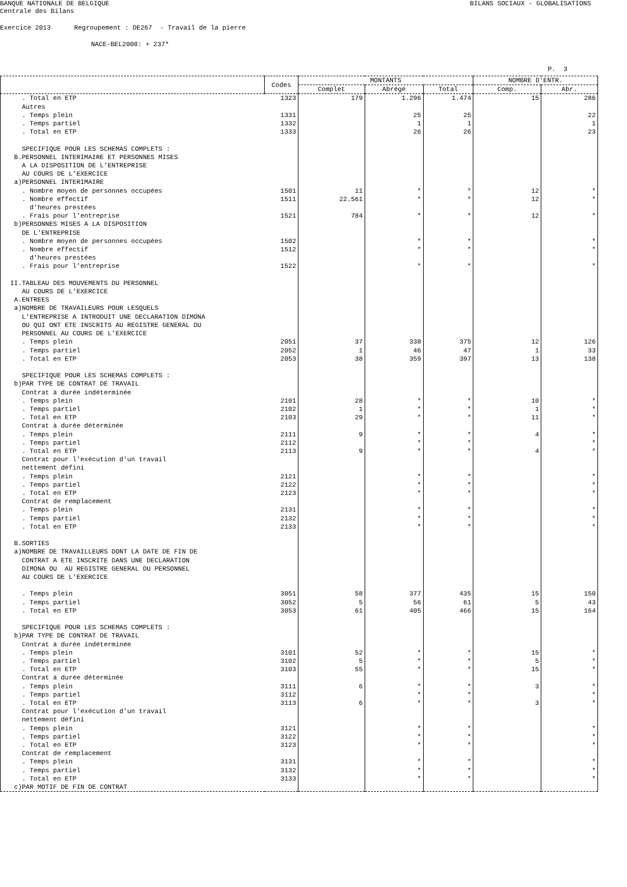BANQUE NATIONALE DE BELGIQUE BILANS SOCIAUX - GLOBALISATIONS
Centrale des Bilans
Exercice 2013 Regroupement : DE267 - Travail de la pierre
NACE-BEL2008: + 237*
P. 3
| | Codes | MONTANTS | | | NOMBRE D'ENTR. | |
| --- | --- | --- | --- | --- | --- | --- |
| | | Complet | Abrégé | Total | Comp. | Abr. |
| . Total en ETP | 1323 | 179 | 1.296 | 1.474 | 15 | 286 |
| Autres | | | | | | |
| . Temps plein | 1331 | | 25 | 25 | | 22 |
| . Temps partiel | 1332 | | 1 | 1 | | 1 |
| . Total en ETP | 1333 | | 26 | 26 | | 23 |
| SPECIFIQUE POUR LES SCHEMAS COMPLETS : | | | | | | |
| B.PERSONNEL INTERIMAIRE ET PERSONNES MISES | | | | | | |
| A LA DISPOSITION DE L’ENTREPRISE | | | | | | |
| AU COURS DE L'EXERCICE | | | | | | |
| a)PERSONNEL INTERIMAIRE | | | | | | |
| . Nombre moyen de personnes occupées | 1501 | 11 | * | * | 12 | * |
| . Nombre effectif | 1511 | 22.561 | * | * | 12 | * |
| d'heures prestées | | | | | | |
| . Frais pour l'entreprise | 1521 | 784 | * | * | 12 | * |
| b)PERSONNES MISES A LA DISPOSITION | | | | | | |
| DE L'ENTREPRISE | | | | | | |
| . Nombre moyen de personnes occupées | 1502 | | * | * | | * |
| . Nombre effectif | 1512 | | * | * | | * |
| d'heures prestées | | | | | | |
| . Frais pour l'entreprise | 1522 | | * | * | | * |
| II.TABLEAU DES MOUVEMENTS DU PERSONNEL | | | | | | |
| AU COURS DE L'EXERCICE | | | | | | |
| A.ENTREES | | | | | | |
| a)NOMBRE DE TRAVAILEURS POUR LESQUELS | | | | | | |
| L'ENTREPRISE A INTRODUIT UNE DECLARATION DIMONA | | | | | | |
| OU QUI ONT ETE INSCRITS AU REGISTRE GENERAL DU | | | | | | |
| PERSONNEL AU COURS DE L'EXERCICE | | | | | | |
| . Temps plein | 2051 | 37 | 338 | 375 | 12 | 126 |
| . Temps partiel | 2052 | 1 | 46 | 47 | 1 | 33 |
| . Total en ETP | 2053 | 38 | 359 | 397 | 13 | 138 |
| SPECIFIQUE POUR LES SCHEMAS COMPLETS : | | | | | | |
| b)PAR TYPE DE CONTRAT DE TRAVAIL | | | | | | |
| Contrat à durée indéterminée | | | | | | |
| . Temps plein | 2101 | 28 | * | * | 10 | * |
| . Temps partiel | 2102 | 1 | * | * | 1 | * |
| . Total en ETP | 2103 | 29 | * | * | 11 | * |
| Contrat à durée déterminée | | | | | | |
| . Temps plein | 2111 | 9 | * | * | 4 | * |
| . Temps partiel | 2112 | | * | * | | * |
| . Total en ETP | 2113 | 9 | * | * | 4 | * |
| Contrat pour l'exécution d'un travail | | | | | | |
| nettement défini | | | | | | |
| . Temps plein | 2121 | | * | * | | * |
| . Temps partiel | 2122 | | * | * | | * |
| . Total en ETP | 2123 | | * | * | | * |
| Contrat de remplacement | | | | | | |
| . Temps plein | 2131 | | * | * | | * |
| . Temps partiel | 2132 | | * | * | | * |
| . Total en ETP | 2133 | | * | * | | * |
| B.SORTIES | | | | | | |
| a)NOMBRE DE TRAVAILLEURS DONT LA DATE DE FIN DE | | | | | | |
| CONTRAT A ETE INSCRITE DANS UNE DECLARATION | | | | | | |
| DIMONA OU AU REGISTRE GENERAL DU PERSONNEL | | | | | | |
| AU COURS DE L'EXERCICE | | | | | | |
| . Temps plein | 3051 | 58 | 377 | 435 | 15 | 150 |
| . Temps partiel | 3052 | 5 | 56 | 61 | 5 | 43 |
| . Total en ETP | 3053 | 61 | 405 | 466 | 15 | 164 |
| SPECIFIQUE POUR LES SCHEMAS COMPLETS : | | | | | | |
| b)PAR TYPE DE CONTRAT DE TRAVAIL | | | | | | |
| Contrat à durée indéterminée | | | | | | |
| . Temps plein | 3101 | 52 | * | * | 15 | * |
| . Temps partiel | 3102 | 5 | * | * | 5 | * |
| . Total en ETP | 3103 | 55 | * | * | 15 | * |
| Contrat à durée déterminée | | | | | | |
| . Temps plein | 3111 | 6 | * | * | 3 | * |
| . Temps partiel | 3112 | | * | * | | * |
| . Total en ETP | 3113 | 6 | * | * | 3 | * |
| Contrat pour l'exécution d'un travail | | | | | | |
| nettement défini | | | | | | |
| . Temps plein | 3121 | | * | * | | * |
| . Temps partiel | 3122 | | * | * | | * |
| . Total en ETP | 3123 | | * | * | | * |
| Contrat de remplacement | | | | | | |
| . Temps plein | 3131 | | * | * | | * |
| . Temps partiel | 3132 | | * | * | | * |
| . Total en ETP | 3133 | | * | * | | * |
| c)PAR MOTIF DE FIN DE CONTRAT | | | | | | |